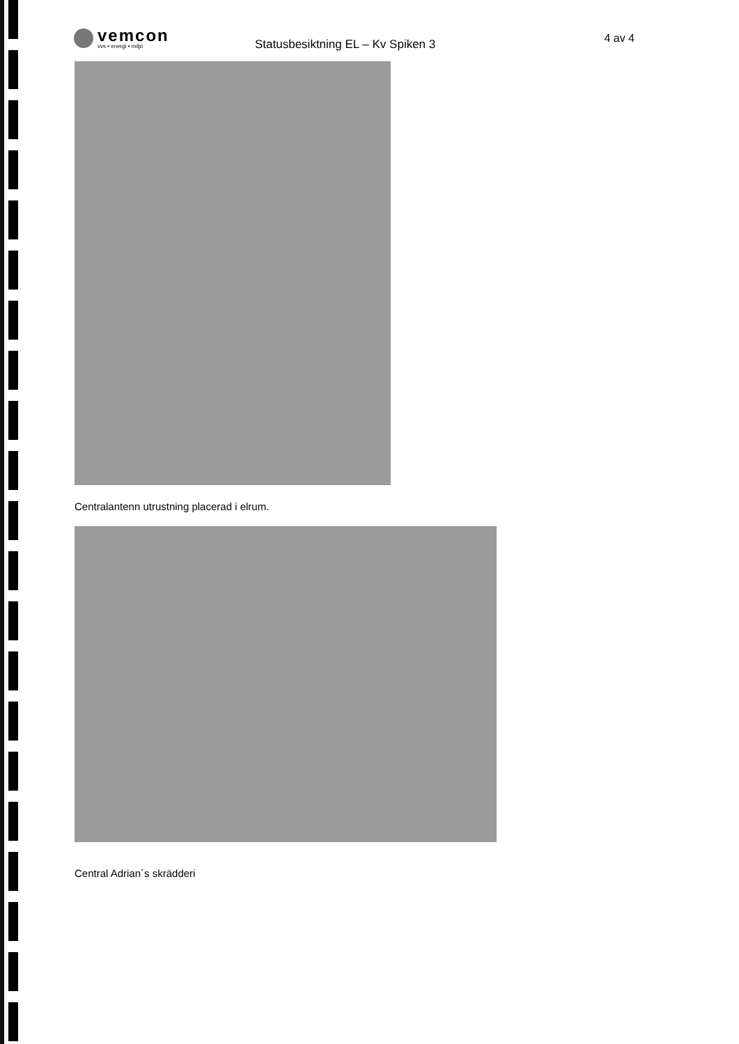vemcon
vvs • energi • miljö
Statusbesiktning EL – Kv Spiken 3
4 av 4
Centralantenn utrustning placerad i elrum.
Central Adrian´s skrädderi